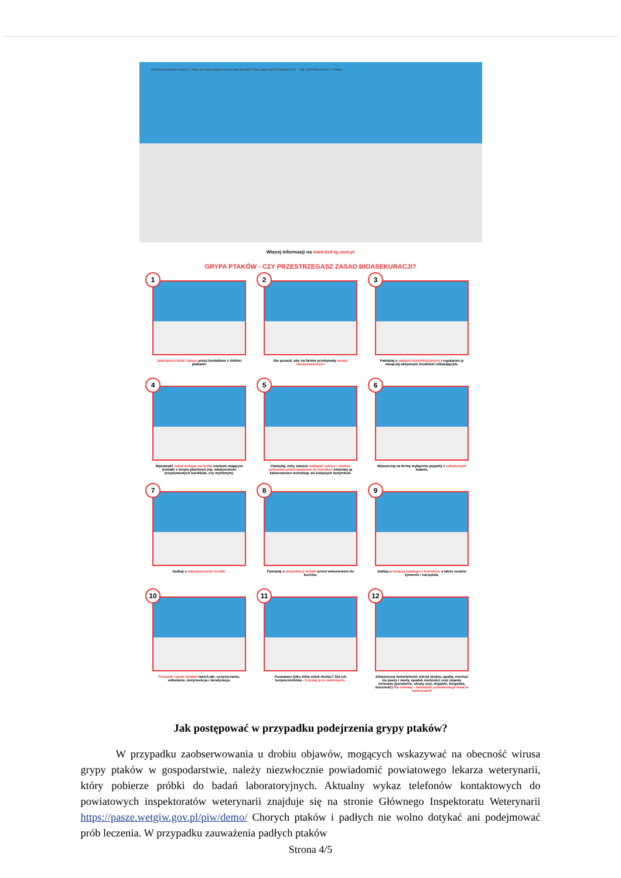OPRACOWANO PRZEZ: KRD IG KRAJOWA RADA DROBIARSTWA IZBA GOSPODARCZA WE WSPÓŁPRACY: PIWet
Więcej informacji na www.krd-ig.com.pl
GRYPA PTAKÓW - CZY PRZESTRZEGASZ ZASAD BIOASEKURACJI?
1
Zabezpiecz drób i paszę przed kontaktem z dzikimi ptakami!
2
Nie pozwól, aby na farmie przebywały osoby nieupoważnione!
3
Pamiętaj o matach dezynfekcyjnych i regularnie je nasączaj aktywnym środkiem odkażającym.
4
Wprowadź zakaz wstępu na fermę osobom mającym kontakt z innym ptactwem (np. właścicielom przydomowych kurników, czy myśliwym).
5
Pamiętaj, żeby zawsze zakładać odzież i obuwie ochronne przed wejściem do kurnika i zmieniać ją każdorazowo wchodząc do kolejnych budynków.
6
Wpuszczaj na fermę wyłącznie pojazdy z odkażonymi kołami.
7
Zadbaj o zabezpieczenie ściółki.
8
Pamiętaj o dezynfekcji ściółki przed wniesieniem do kurnika.
9
Zadbaj o izolację każdego z kurników, a także osobne żywienie i narzędzia.
10
Prowadź rejestr działań takich jak: oczyszczanie, odkażanie, dezynsekcja i deratyzacja.
11
Posiadasz tylko kilka sztuk drobiu? Dla ich bezpieczeństwa - trzymaj je w zamknięciu.
12
Zwiększona śmiertelność wśród drobiu, apatia, niechęć do paszy i wody, spadek nieśności oraz objawy nerwowe (porażenie, skręty szyi, drgawki, biegunka, duszność) Nie zwlekaj - zawiadom powiatowego lekarza weterynarii!
Jak postępować w przypadku podejrzenia grypy ptaków?
W przypadku zaobserwowania u drobiu objawów, mogących wskazywać na obecność wirusa grypy ptaków w gospodarstwie, należy niezwłocznie powiadomić powiatowego lekarza weterynarii, który pobierze próbki do badań laboratoryjnych. Aktualny wykaz telefonów kontaktowych do powiatowych inspektoratów weterynarii znajduje się na stronie Głównego Inspektoratu Weterynarii https://pasze.wetgiw.gov.pl/piw/demo/ Chorych ptaków i padłych nie wolno dotykać ani podejmować prób leczenia. W przypadku zauważenia padłych ptaków
Strona 4/5